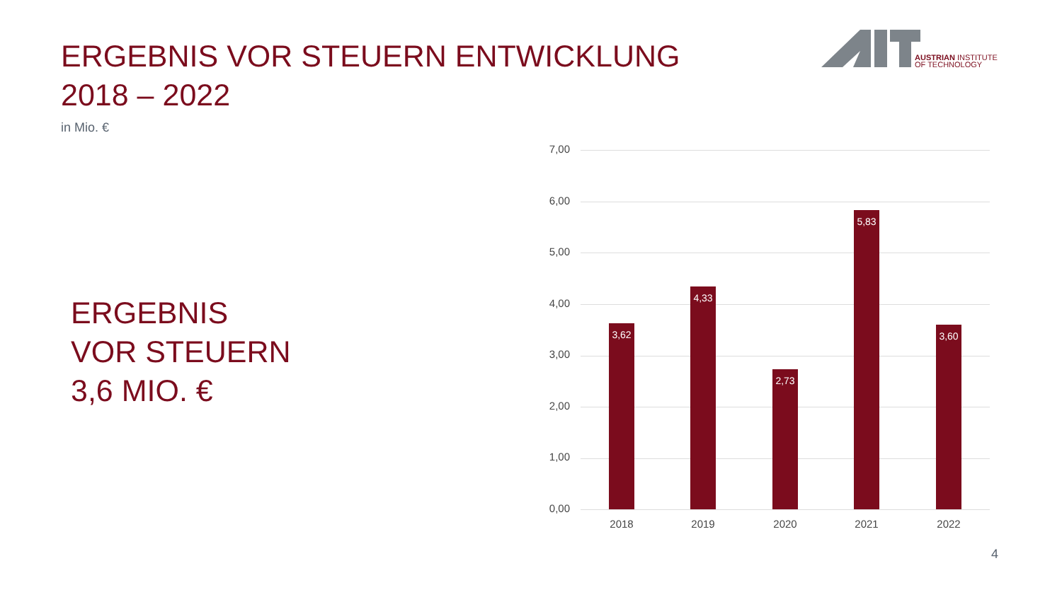ERGEBNIS VOR STEUERN ENTWICKLUNG
2018 – 2022
AUSTRIAN INSTITUTE
OF TECHNOLOGY
in Mio. €
ERGEBNIS
VOR STEUERN
3,6 MIO. €
7,00
6,00
5,00
4,00
3,00
2,00
1,00
0,00
3,62
4,33
2,73
5,83
3,60
2018 2019 2020 2021 2022
4